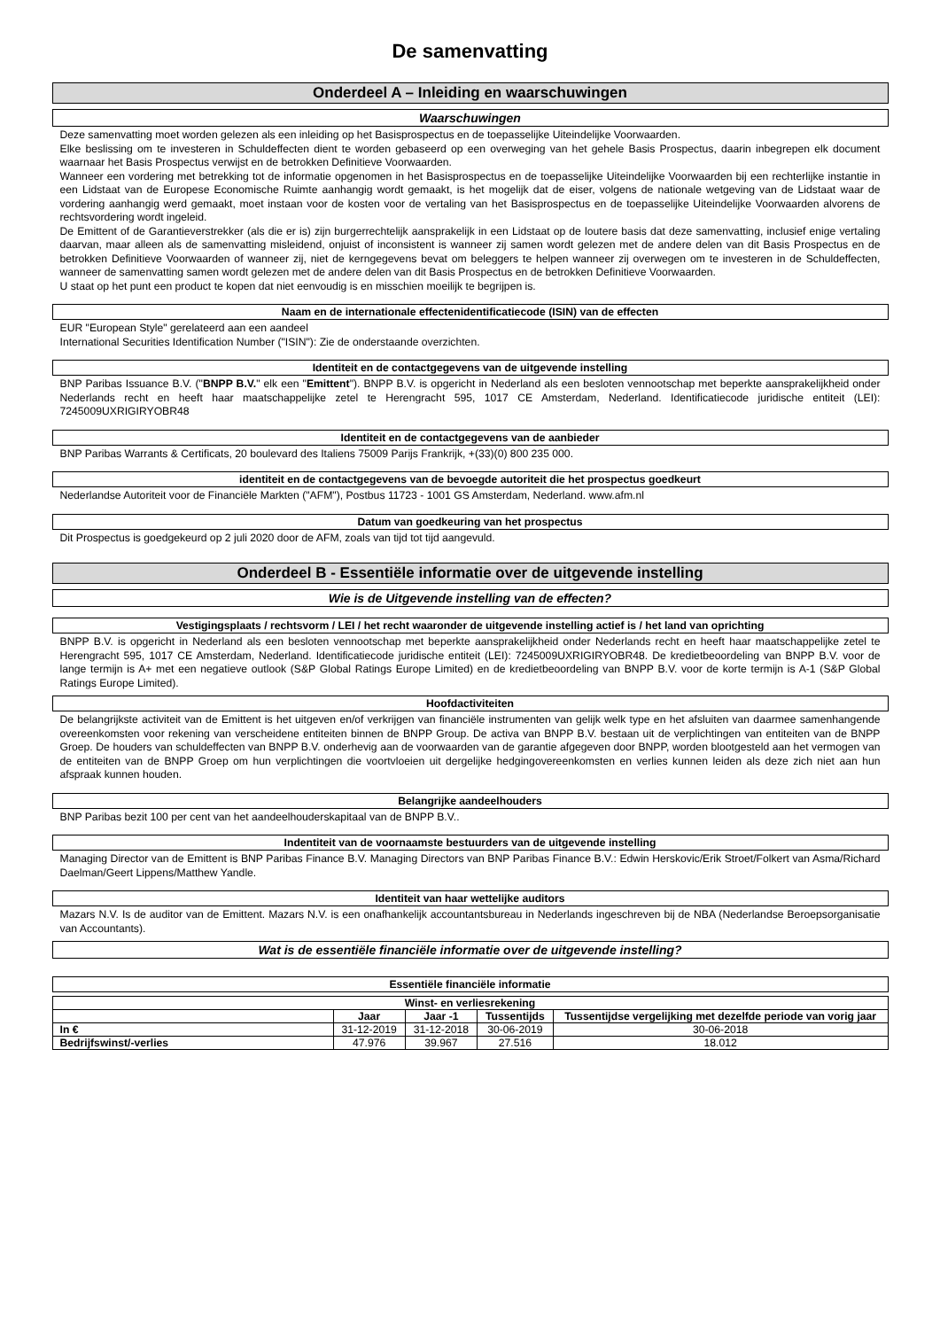De samenvatting
Onderdeel A – Inleiding en waarschuwingen
Waarschuwingen
Deze samenvatting moet worden gelezen als een inleiding op het Basisprospectus en de toepasselijke Uiteindelijke Voorwaarden.
Elke beslissing om te investeren in Schuldeffecten dient te worden gebaseerd op een overweging van het gehele Basis Prospectus, daarin inbegrepen elk document waarnaar het Basis Prospectus verwijst en de betrokken Definitieve Voorwaarden.
Wanneer een vordering met betrekking tot de informatie opgenomen in het Basisprospectus en de toepasselijke Uiteindelijke Voorwaarden bij een rechterlijke instantie in een Lidstaat van de Europese Economische Ruimte aanhangig wordt gemaakt, is het mogelijk dat de eiser, volgens de nationale wetgeving van de Lidstaat waar de vordering aanhangig werd gemaakt, moet instaan voor de kosten voor de vertaling van het Basisprospectus en de toepasselijke Uiteindelijke Voorwaarden alvorens de rechtsvordering wordt ingeleid.
De Emittent of de Garantieverstrekker (als die er is) zijn burgerrechtelijk aansprakelijk in een Lidstaat op de loutere basis dat deze samenvatting, inclusief enige vertaling daarvan, maar alleen als de samenvatting misleidend, onjuist of inconsistent is wanneer zij samen wordt gelezen met de andere delen van dit Basis Prospectus en de betrokken Definitieve Voorwaarden of wanneer zij, niet de kerngegevens bevat om beleggers te helpen wanneer zij overwegen om te investeren in de Schuldeffecten, wanneer de samenvatting samen wordt gelezen met de andere delen van dit Basis Prospectus en de betrokken Definitieve Voorwaarden.
U staat op het punt een product te kopen dat niet eenvoudig is en misschien moeilijk te begrijpen is.
Naam en de internationale effectenidentificatiecode (ISIN) van de effecten
EUR "European Style" gerelateerd aan een aandeel
International Securities Identification Number ("ISIN"): Zie de onderstaande overzichten.
Identiteit en de contactgegevens van de uitgevende instelling
BNP Paribas Issuance B.V. ("BNPP B.V." elk een "Emittent"). BNPP B.V. is opgericht in Nederland als een besloten vennootschap met beperkte aansprakelijkheid onder Nederlands recht en heeft haar maatschappelijke zetel te Herengracht 595, 1017 CE Amsterdam, Nederland. Identificatiecode juridische entiteit (LEI): 7245009UXRIGIRYOBR48
Identiteit en de contactgegevens van de aanbieder
BNP Paribas Warrants & Certificats, 20 boulevard des Italiens 75009 Parijs Frankrijk, +(33)(0) 800 235 000.
identiteit en de contactgegevens van de bevoegde autoriteit die het prospectus goedkeurt
Nederlandse Autoriteit voor de Financiële Markten ("AFM"), Postbus 11723 - 1001 GS Amsterdam, Nederland. www.afm.nl
Datum van goedkeuring van het prospectus
Dit Prospectus is goedgekeurd op 2 juli 2020 door de AFM, zoals van tijd tot tijd aangevuld.
Onderdeel B - Essentiële informatie over de uitgevende instelling
Wie is de Uitgevende instelling van de effecten?
Vestigingsplaats / rechtsvorm / LEI / het recht waaronder de uitgevende instelling actief is / het land van oprichting
BNPP B.V. is opgericht in Nederland als een besloten vennootschap met beperkte aansprakelijkheid onder Nederlands recht en heeft haar maatschappelijke zetel te Herengracht 595, 1017 CE Amsterdam, Nederland. Identificatiecode juridische entiteit (LEI): 7245009UXRIGIRYOBR48. De kredietbeoordeling van BNPP B.V. voor de lange termijn is A+ met een negatieve outlook (S&P Global Ratings Europe Limited) en de kredietbeoordeling van BNPP B.V. voor de korte termijn is A-1 (S&P Global Ratings Europe Limited).
Hoofdactiviteiten
De belangrijkste activiteit van de Emittent is het uitgeven en/of verkrijgen van financiële instrumenten van gelijk welk type en het afsluiten van daarmee samenhangende overeenkomsten voor rekening van verscheidene entiteiten binnen de BNPP Group. De activa van BNPP B.V. bestaan uit de verplichtingen van entiteiten van de BNPP Groep. De houders van schuldeffecten van BNPP B.V. onderhevig aan de voorwaarden van de garantie afgegeven door BNPP, worden blootgesteld aan het vermogen van de entiteiten van de BNPP Groep om hun verplichtingen die voortvloeien uit dergelijke hedgingovereenkomsten en verlies kunnen leiden als deze zich niet aan hun afspraak kunnen houden.
Belangrijke aandeelhouders
BNP Paribas bezit 100 per cent van het aandeelhouderskapitaal van de BNPP B.V..
Indentiteit van de voornaamste bestuurders van de uitgevende instelling
Managing Director van de Emittent is BNP Paribas Finance B.V. Managing Directors van BNP Paribas Finance B.V.: Edwin Herskovic/Erik Stroet/Folkert van Asma/Richard Daelman/Geert Lippens/Matthew Yandle.
Identiteit van haar wettelijke auditors
Mazars N.V. Is de auditor van de Emittent. Mazars N.V. is een onafhankelijk accountantsbureau in Nederlands ingeschreven bij de NBA (Nederlandse Beroepsorganisatie van Accountants).
Wat is de essentiële financiële informatie over de uitgevende instelling?
Essentiële financiële informatie
| Winst- en verliesrekening | | | | |
| --- | --- | --- | --- | --- |
| | Jaar | Jaar -1 | Tussentijds | Tussentijdse vergelijking met dezelfde periode van vorig jaar |
| In € | 31-12-2019 | 31-12-2018 | 30-06-2019 | 30-06-2018 |
| Bedrijfswinst/-verlies | 47.976 | 39.967 | 27.516 | 18.012 |